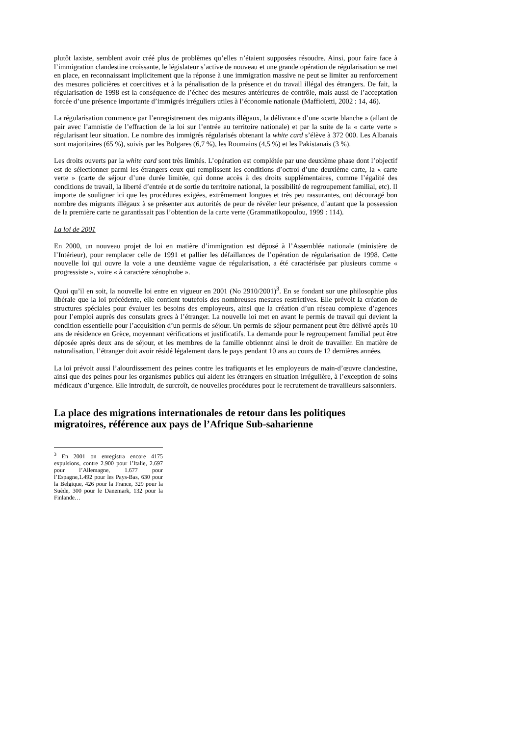plutôt laxiste, semblent avoir créé plus de problèmes qu’elles n’étaient supposées résoudre. Ainsi, pour faire face à l’immigration clandestine croissante, le législateur s’active de nouveau et une grande opération de régularisation se met en place, en reconnaissant implicitement que la réponse à une immigration massive ne peut se limiter au renforcement des mesures policières et coercitives et à la pénalisation de la présence et du travail illégal des étrangers. De fait, la régularisation de 1998 est la conséquence de l’échec des mesures antérieures de contrôle, mais aussi de l’acceptation forcée d’une présence importante d’immigrés irréguliers utiles à l’économie nationale (Maffioletti, 2002 : 14, 46).
La régularisation commence par l’enregistrement des migrants illégaux, la délivrance d’une «carte blanche » (allant de pair avec l’amnistie de l’effraction de la loi sur l’entrée au territoire nationale) et par la suite de la « carte verte » régularisant leur situation. Le nombre des immigrés régularisés obtenant la white card s’élève à 372 000. Les Albanais sont majoritaires (65 %), suivis par les Bulgares (6,7 %), les Roumains (4,5 %) et les Pakistanais (3 %).
Les droits ouverts par la white card sont très limités. L’opération est complétée par une deuxième phase dont l’objectif est de sélectionner parmi les étrangers ceux qui remplissent les conditions d’octroi d’une deuxième carte, la « carte verte » (carte de séjour d’une durée limitée, qui donne accès à des droits supplémentaires, comme l’égalité des conditions de travail, la liberté d’entrée et de sortie du territoire national, la possibilité de regroupement familial, etc). Il importe de souligner ici que les procédures exigées, extrêmement longues et très peu rassurantes, ont découragé bon nombre des migrants illégaux à se présenter aux autorités de peur de révéler leur présence, d’autant que la possession de la première carte ne garantissait pas l’obtention de la carte verte (Grammatikopoulou, 1999 : 114).
La loi de 2001
En 2000, un nouveau projet de loi en matière d’immigration est déposé à l’Assemblée nationale (ministère de l’Intérieur), pour remplacer celle de 1991 et pallier les défaillances de l’opération de régularisation de 1998. Cette nouvelle loi qui ouvre la voie a une deuxième vague de régularisation, a été caractérisée par plusieurs comme « progressiste », voire « à caractère xénophobe ».
Quoi qu’il en soit, la nouvelle loi entre en vigueur en 2001 (No 2910/2001)<sup>3</sup>. En se fondant sur une philosophie plus libérale que la loi précédente, elle contient toutefois des nombreuses mesures restrictives. Elle prévoit la création de structures spéciales pour évaluer les besoins des employeurs, ainsi que la création d’un réseau complexe d’agences pour l’emploi auprès des consulats grecs à l’étranger. La nouvelle loi met en avant le permis de travail qui devient la condition essentielle pour l’acquisition d’un permis de séjour. Un permis de séjour permanent peut être délivré après 10 ans de résidence en Grèce, moyennant vérifications et justificatifs. La demande pour le regroupement familial peut être déposée après deux ans de séjour, et les membres de la famille obtiennnt ainsi le droit de travailler. En matière de naturalisation, l’étranger doit avoir résidé légalement dans le pays pendant 10 ans au cours de 12 dernières années.
La loi prévoit aussi l’alourdissement des peines contre les trafiquants et les employeurs de main-d’œuvre clandestine, ainsi que des peines pour les organismes publics qui aident les étrangers en situation irrégulière, à l’exception de soins médicaux d’urgence. Elle introduit, de surcroît, de nouvelles procédures pour le recrutement de travailleurs saisonniers.
La place des migrations internationales de retour dans les politiques migratoires, référence aux pays de l’Afrique Sub-saharienne
<sup>3</sup> En 2001 on enregistra encore 4175 expulsions, contre 2.900 pour l’Italie, 2.697 pour l’Allemagne, 1.677 pour l’Espagne,1.492 pour les Pays-Bas, 630 pour la Belgique, 426 pour la France, 329 pour la Suède, 300 pour le Danemark, 132 pour la Finlande…